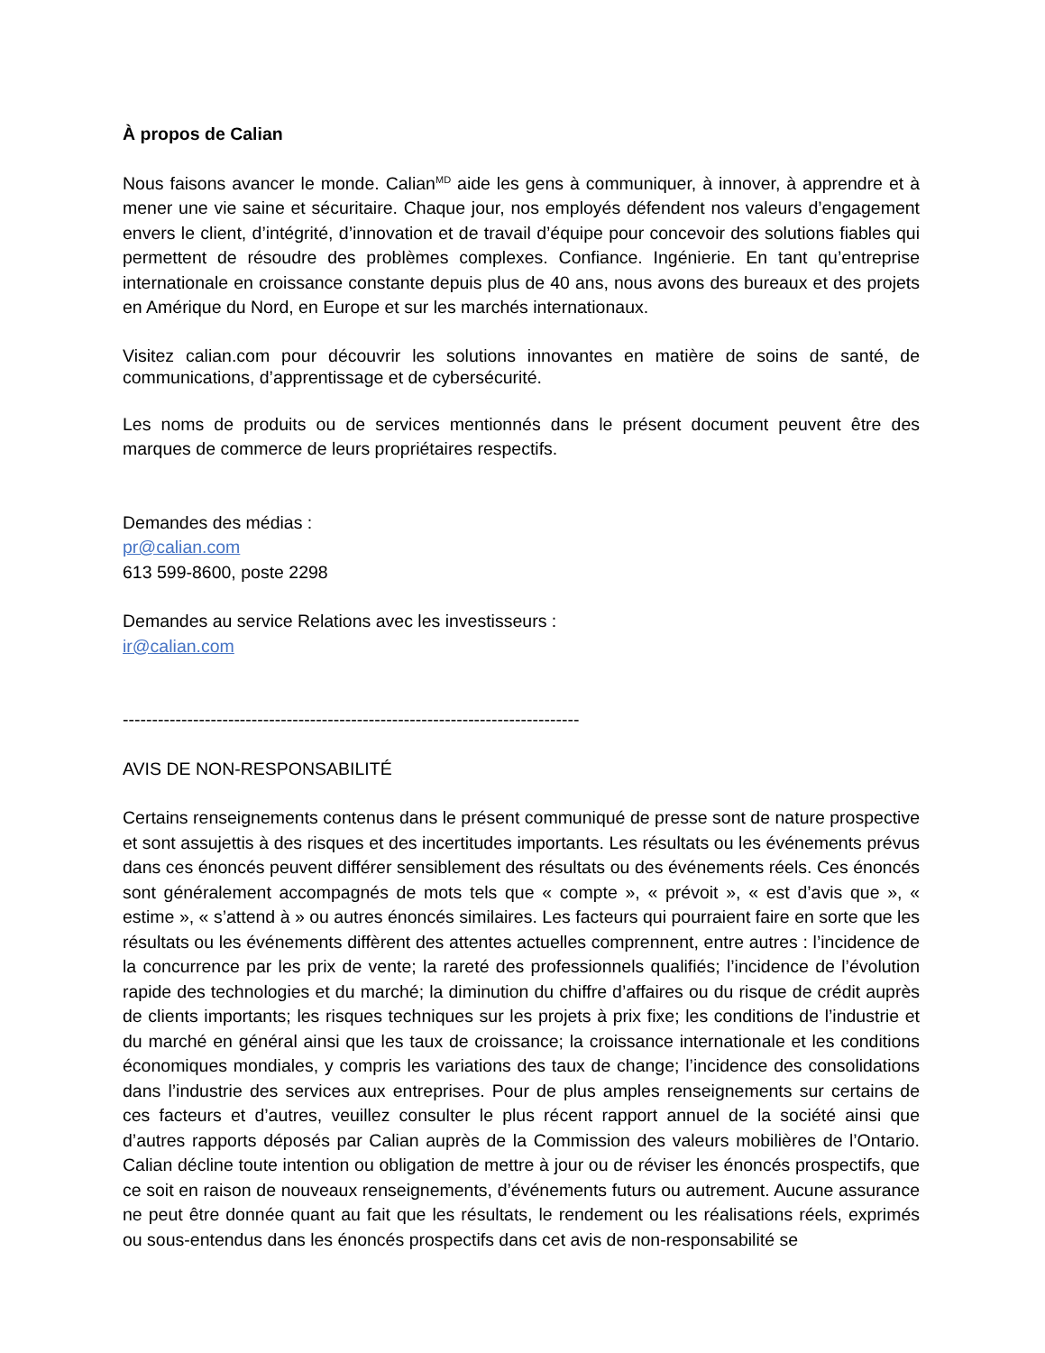À propos de Calian
Nous faisons avancer le monde. Calian<sup>MD</sup> aide les gens à communiquer, à innover, à apprendre et à mener une vie saine et sécuritaire. Chaque jour, nos employés défendent nos valeurs d’engagement envers le client, d’intégrité, d’innovation et de travail d’équipe pour concevoir des solutions fiables qui permettent de résoudre des problèmes complexes. Confiance. Ingénierie. En tant qu’entreprise internationale en croissance constante depuis plus de 40 ans, nous avons des bureaux et des projets en Amérique du Nord, en Europe et sur les marchés internationaux.
Visitez calian.com pour découvrir les solutions innovantes en matière de soins de santé, de communications, d’apprentissage et de cybersécurité.
Les noms de produits ou de services mentionnés dans le présent document peuvent être des marques de commerce de leurs propriétaires respectifs.
Demandes des médias :
pr@calian.com
613 599-8600, poste 2298
Demandes au service Relations avec les investisseurs :
ir@calian.com
------------------------------------------------------------------------------
AVIS DE NON-RESPONSABILITÉ
Certains renseignements contenus dans le présent communiqué de presse sont de nature prospective et sont assujettis à des risques et des incertitudes importants. Les résultats ou les événements prévus dans ces énoncés peuvent différer sensiblement des résultats ou des événements réels. Ces énoncés sont généralement accompagnés de mots tels que « compte », « prévoit », « est d’avis que », « estime », « s’attend à » ou autres énoncés similaires. Les facteurs qui pourraient faire en sorte que les résultats ou les événements diffèrent des attentes actuelles comprennent, entre autres : l’incidence de la concurrence par les prix de vente; la rareté des professionnels qualifiés; l’incidence de l’évolution rapide des technologies et du marché; la diminution du chiffre d’affaires ou du risque de crédit auprès de clients importants; les risques techniques sur les projets à prix fixe; les conditions de l’industrie et du marché en général ainsi que les taux de croissance; la croissance internationale et les conditions économiques mondiales, y compris les variations des taux de change; l’incidence des consolidations dans l’industrie des services aux entreprises. Pour de plus amples renseignements sur certains de ces facteurs et d’autres, veuillez consulter le plus récent rapport annuel de la société ainsi que d’autres rapports déposés par Calian auprès de la Commission des valeurs mobilières de l’Ontario. Calian décline toute intention ou obligation de mettre à jour ou de réviser les énoncés prospectifs, que ce soit en raison de nouveaux renseignements, d’événements futurs ou autrement. Aucune assurance ne peut être donnée quant au fait que les résultats, le rendement ou les réalisations réels, exprimés ou sous-entendus dans les énoncés prospectifs dans cet avis de non-responsabilité se